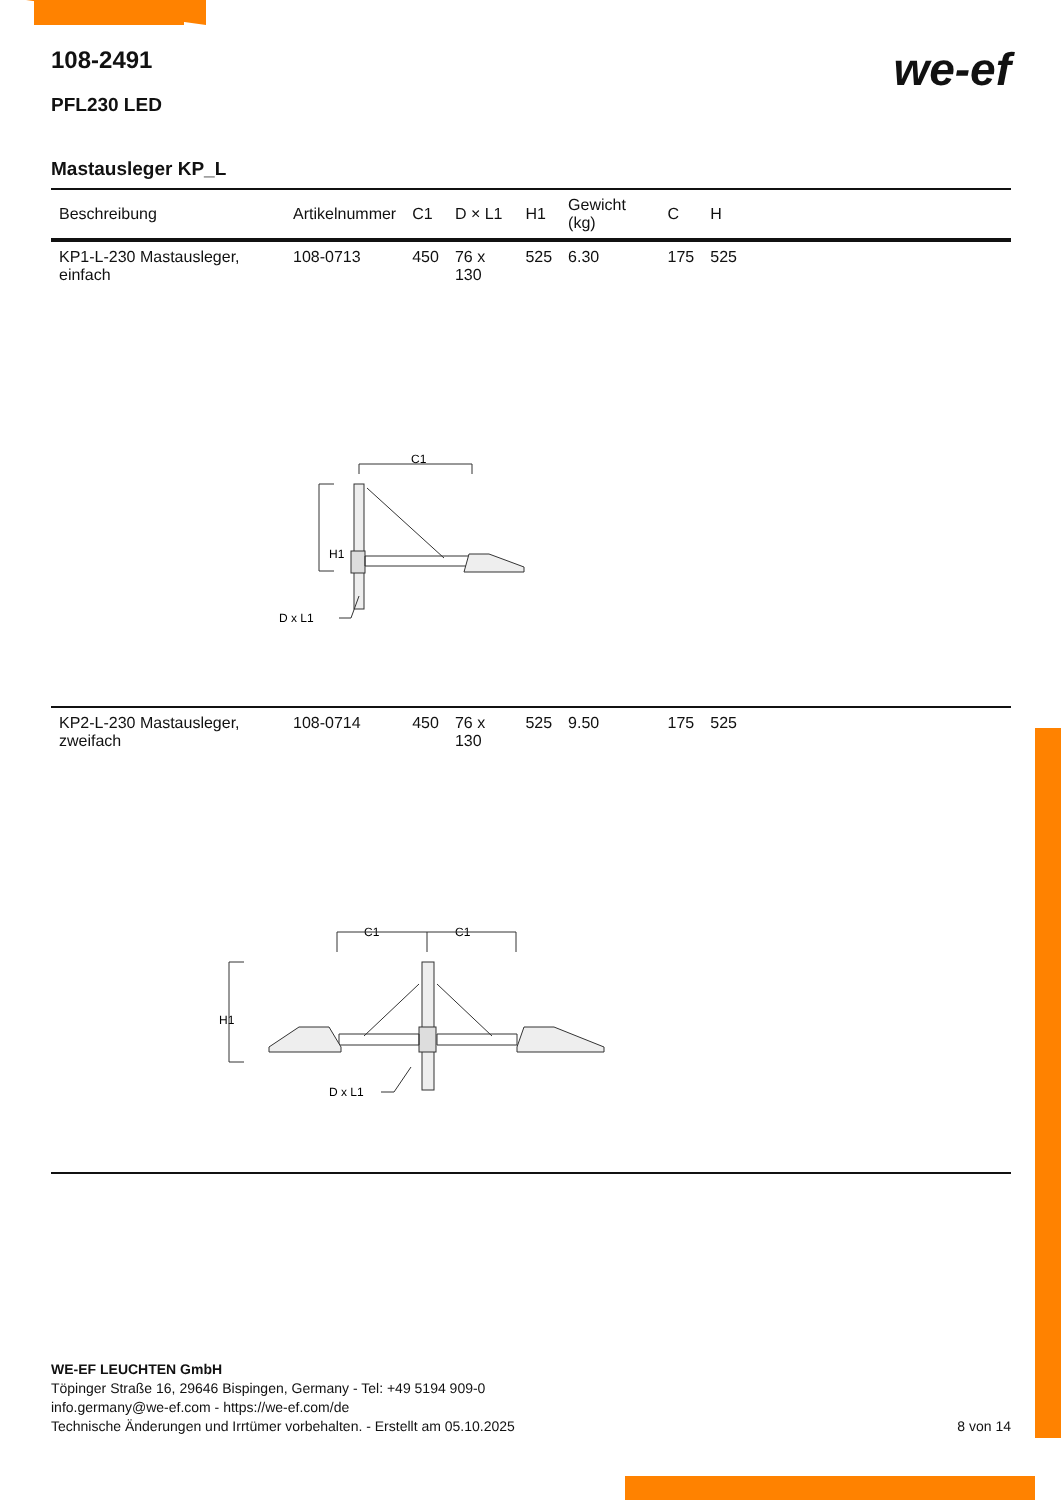we-ef
108-2491
PFL230 LED
Mastausleger KP_L
| Beschreibung | Artikelnummer | C1 | D × L1 | H1 | Gewicht (kg) | C | H | |
| --- | --- | --- | --- | --- | --- | --- | --- | --- |
| KP1-L-230 Mastausleger, einfach | 108-0713 | 450 | 76 x 130 | 525 | 6.30 | 175 | 525 | |
| C1 H1 D x L1 | | | | | | | | |
| KP2-L-230 Mastausleger, zweifach | 108-0714 | 450 | 76 x 130 | 525 | 9.50 | 175 | 525 | |
| C1 C1 H1 D x L1 | | | | | | | | |
WE-EF LEUCHTEN GmbH
Töpinger Straße 16, 29646 Bispingen, Germany - Tel: +49 5194 909-0
info.germany@we-ef.com - https://we-ef.com/de
Technische Änderungen und Irrtümer vorbehalten. - Erstellt am 05.10.2025 8 von 14